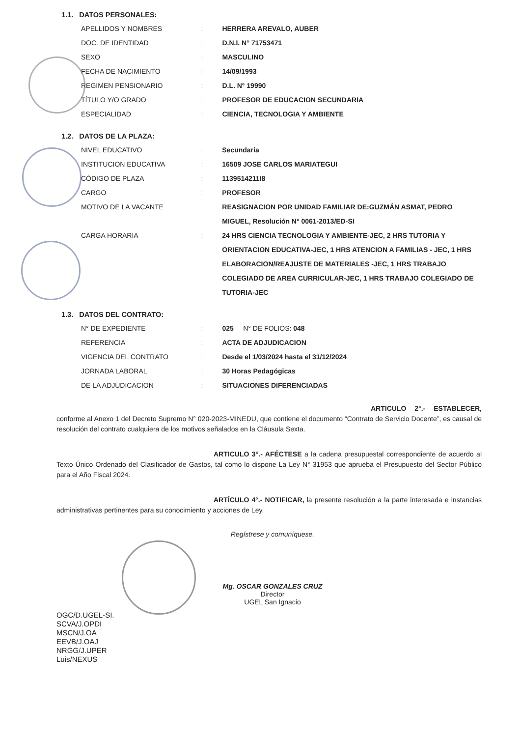1.1. DATOS PERSONALES:
| APELLIDOS Y NOMBRES | : | HERRERA AREVALO, AUBER |
| DOC. DE IDENTIDAD | : | D.N.I. N° 71753471 |
| SEXO | : | MASCULINO |
| FECHA DE NACIMIENTO | : | 14/09/1993 |
| REGIMEN PENSIONARIO | : | D.L. N° 19990 |
| TÍTULO Y/O GRADO | : | PROFESOR DE EDUCACION SECUNDARIA |
| ESPECIALIDAD | : | CIENCIA, TECNOLOGIA Y AMBIENTE |
1.2. DATOS DE LA PLAZA:
| NIVEL EDUCATIVO | : | Secundaria |
| INSTITUCION EDUCATIVA | : | 16509 JOSE CARLOS MARIATEGUI |
| CÓDIGO DE PLAZA | : | 1139514211I8 |
| CARGO | : | PROFESOR |
| MOTIVO DE LA VACANTE | : | REASIGNACION POR UNIDAD FAMILIAR DE:GUZMÁN ASMAT, PEDRO MIGUEL, Resolución N° 0061-2013/ED-SI |
| CARGA HORARIA | : | 24 HRS CIENCIA TECNOLOGIA Y AMBIENTE-JEC, 2 HRS TUTORIA Y ORIENTACION EDUCATIVA-JEC, 1 HRS ATENCION A FAMILIAS - JEC, 1 HRS ELABORACION/REAJUSTE DE MATERIALES -JEC, 1 HRS TRABAJO COLEGIADO DE AREA CURRICULAR-JEC, 1 HRS TRABAJO COLEGIADO DE TUTORIA-JEC |
1.3. DATOS DEL CONTRATO:
| N° DE EXPEDIENTE | : | 025 N° DE FOLIOS: 048 |
| REFERENCIA | : | ACTA DE ADJUDICACION |
| VIGENCIA DEL CONTRATO | : | Desde el 1/03/2024 hasta el 31/12/2024 |
| JORNADA LABORAL | : | 30 Horas Pedagógicas |
| DE LA ADJUDICACION | : | SITUACIONES DIFERENCIADAS |
ARTICULO 2°.- ESTABLECER, conforme al Anexo 1 del Decreto Supremo N° 020-2023-MINEDU, que contiene el documento “Contrato de Servicio Docente”, es causal de resolución del contrato cualquiera de los motivos señalados en la Cláusula Sexta.
ARTICULO 3°.- AFÉCTESE a la cadena presupuestal correspondiente de acuerdo al Texto Único Ordenado del Clasificador de Gastos, tal como lo dispone La Ley N° 31953 que aprueba el Presupuesto del Sector Público para el Año Fiscal 2024.
ARTÍCULO 4°.- NOTIFICAR, la presente resolución a la parte interesada e instancias administrativas pertinentes para su conocimiento y acciones de Ley.
Regístrese y comuníquese.
Mg. OSCAR GONZALES CRUZ
Director
UGEL San Ignacio
OGC/D.UGEL-SI.
SCVA/J.OPDI
MSCN/J.OA
EEVB/J.OAJ
NRGG/J.UPER
Luis/NEXUS